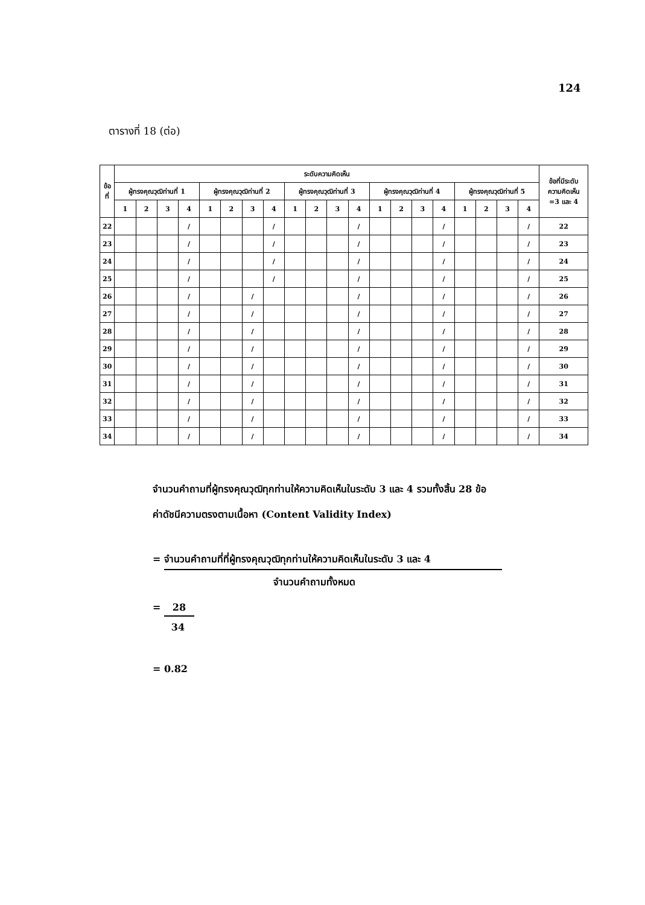124
ตารางที่ 18 (ต่อ)
| ข้อ ที่ | ระดับความคิดเห็น | | | | | | | | | | | | | | | | | | | | ข้อที่มีระดับ ความคิดเห็น =3 และ 4 |
| --- | --- | --- | --- | --- | --- | --- | --- | --- | --- | --- | --- | --- | --- | --- | --- | --- | --- | --- | --- | --- | --- |
| | ผู้ทรงคุณวุฒิท่านที่ 1 | | | | ผู้ทรงคุณวุฒิท่านที่ 2 | | | | ผู้ทรงคุณวุฒิท่านที่ 3 | | | | ผู้ทรงคุณวุฒิท่านที่ 4 | | | | ผู้ทรงคุณวุฒิท่านที่ 5 | | | | |
| | 1 | 2 | 3 | 4 | 1 | 2 | 3 | 4 | 1 | 2 | 3 | 4 | 1 | 2 | 3 | 4 | 1 | 2 | 3 | 4 | |
| 22 | | | | / | | | | / | | | | / | | | | / | | | | / | 22 |
| 23 | | | | / | | | | / | | | | / | | | | / | | | | / | 23 |
| 24 | | | | / | | | | / | | | | / | | | | / | | | | / | 24 |
| 25 | | | | / | | | | / | | | | / | | | | / | | | | / | 25 |
| 26 | | | | / | | | / | | | | | / | | | | / | | | | / | 26 |
| 27 | | | | / | | | / | | | | | / | | | | / | | | | / | 27 |
| 28 | | | | / | | | / | | | | | / | | | | / | | | | / | 28 |
| 29 | | | | / | | | / | | | | | / | | | | / | | | | / | 29 |
| 30 | | | | / | | | / | | | | | / | | | | / | | | | / | 30 |
| 31 | | | | / | | | / | | | | | / | | | | / | | | | / | 31 |
| 32 | | | | / | | | / | | | | | / | | | | / | | | | / | 32 |
| 33 | | | | / | | | / | | | | | / | | | | / | | | | / | 33 |
| 34 | | | | / | | | / | | | | | / | | | | / | | | | / | 34 |
จำนวนคำถามที่ผู้ทรงคุณวุฒิทุกท่านให้ความคิดเห็นในระดับ 3 และ 4 รวมทั้งสิ้น 28 ข้อ
ค่าดัชนีความตรงตามเนื้อหา (Content Validity Index)
= จำนวนคำถามที่ที่ผู้ทรงคุณวุฒิทุกท่านให้ความคิดเห็นในระดับ 3 และ 4
จำนวนคำถามทั้งหมด
= 28
34
= 0.82